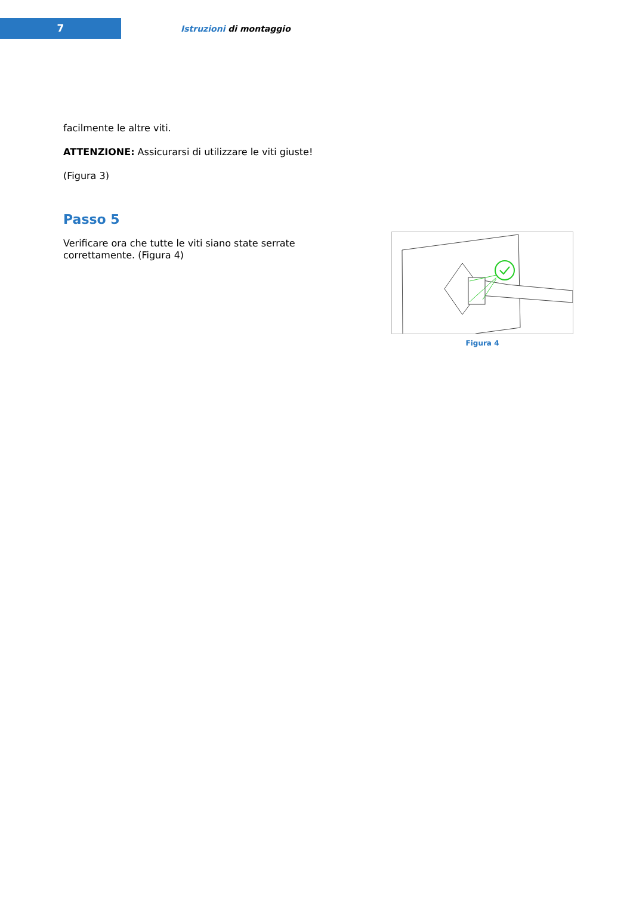7
Istruzioni di montaggio
facilmente le altre viti.
ATTENZIONE: Assicurarsi di utilizzare le viti giuste!
(Figura 3)
Passo 5
Verificare ora che tutte le viti siano state serrate correttamente. (Figura 4)
Figura 4